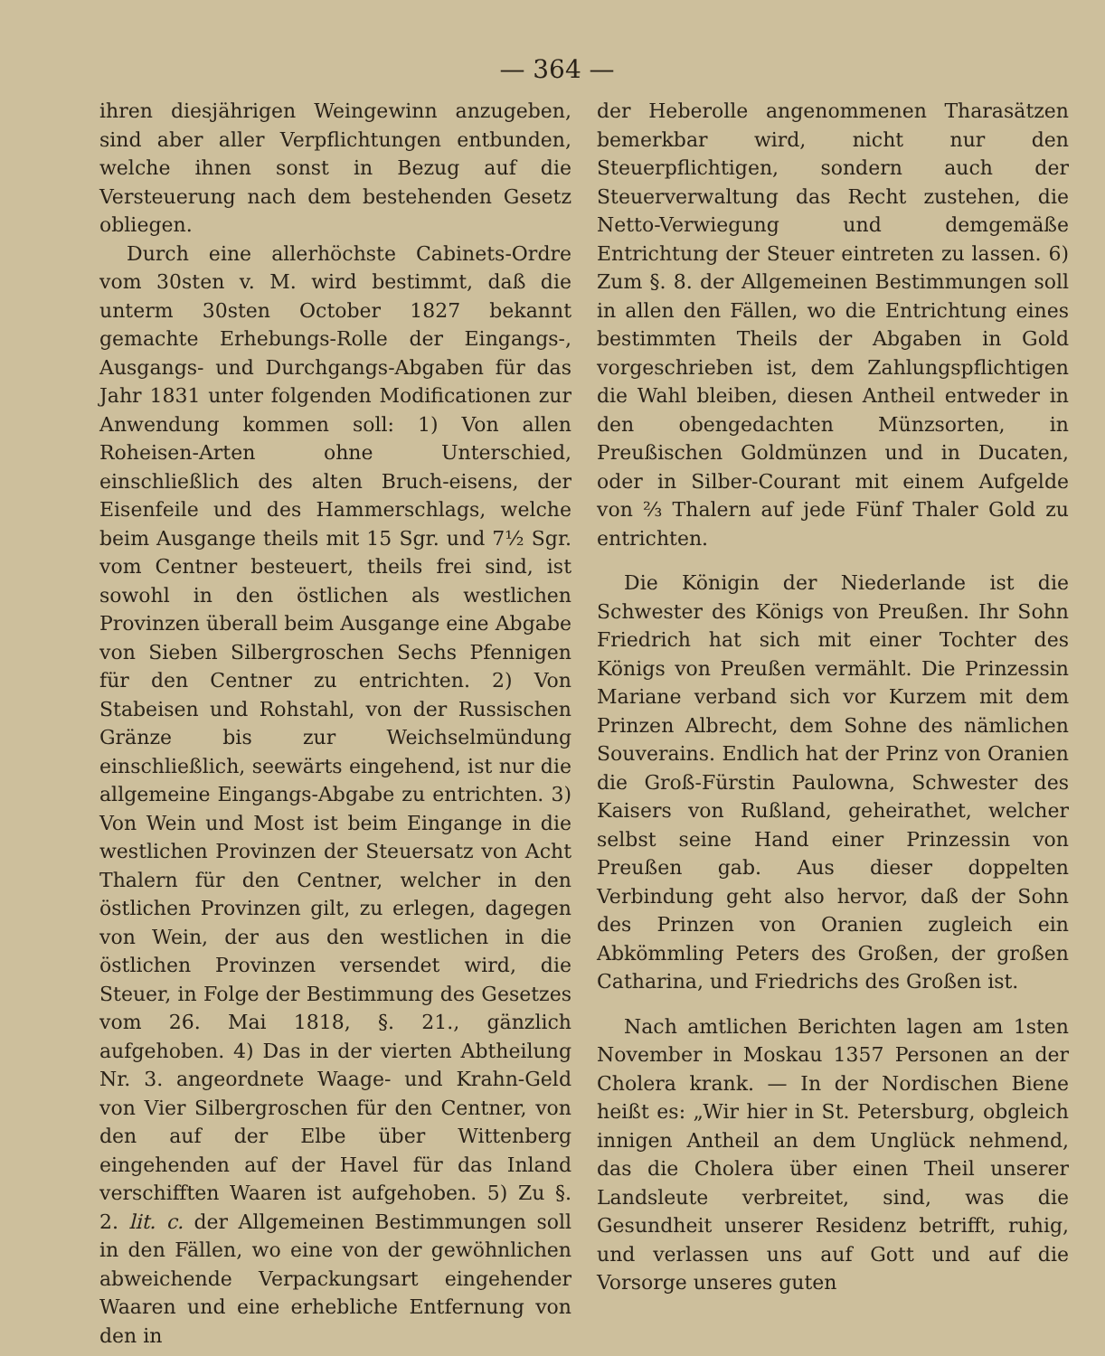— 364 —
ihren diesjährigen Weingewinn anzugeben, sind aber aller Verpflichtungen entbunden, welche ihnen sonst in Bezug auf die Versteuerung nach dem bestehenden Gesetz obliegen.
Durch eine allerhöchste Cabinets-Ordre vom 30sten v. M. wird bestimmt, daß die unterm 30sten October 1827 bekannt gemachte Erhebungs-Rolle der Eingangs-, Ausgangs- und Durchgangs-Abgaben für das Jahr 1831 unter folgenden Modificationen zur Anwendung kommen soll: 1) Von allen Roheisen-Arten ohne Unterschied, einschließlich des alten Bruch-eisens, der Eisenfeile und des Hammerschlags, welche beim Ausgange theils mit 15 Sgr. und 7½ Sgr. vom Centner besteuert, theils frei sind, ist sowohl in den östlichen als westlichen Provinzen überall beim Ausgange eine Abgabe von Sieben Silbergroschen Sechs Pfennigen für den Centner zu entrichten. 2) Von Stabeisen und Rohstahl, von der Russischen Gränze bis zur Weichselmündung einschließlich, seewärts eingehend, ist nur die allgemeine Eingangs-Abgabe zu entrichten. 3) Von Wein und Most ist beim Eingange in die westlichen Provinzen der Steuersatz von Acht Thalern für den Centner, welcher in den östlichen Provinzen gilt, zu erlegen, dagegen von Wein, der aus den westlichen in die östlichen Provinzen versendet wird, die Steuer, in Folge der Bestimmung des Gesetzes vom 26. Mai 1818, §. 21., gänzlich aufgehoben. 4) Das in der vierten Abtheilung Nr. 3. angeordnete Waage- und Krahn-Geld von Vier Silbergroschen für den Centner, von den auf der Elbe über Wittenberg eingehenden auf der Havel für das Inland verschifften Waaren ist aufgehoben. 5) Zu §. 2. lit. c. der Allgemeinen Bestimmungen soll in den Fällen, wo eine von der gewöhnlichen abweichende Verpackungsart eingehender Waaren und eine erhebliche Entfernung von den in
der Heberolle angenommenen Tharasätzen bemerkbar wird, nicht nur den Steuerpflichtigen, sondern auch der Steuerverwaltung das Recht zustehen, die Netto-Verwiegung und demgemäße Entrichtung der Steuer eintreten zu lassen. 6) Zum §. 8. der Allgemeinen Bestimmungen soll in allen den Fällen, wo die Entrichtung eines bestimmten Theils der Abgaben in Gold vorgeschrieben ist, dem Zahlungspflichtigen die Wahl bleiben, diesen Antheil entweder in den obengedachten Münzsorten, in Preußischen Goldmünzen und in Ducaten, oder in Silber-Courant mit einem Aufgelde von ⅔ Thalern auf jede Fünf Thaler Gold zu entrichten.
Die Königin der Niederlande ist die Schwester des Königs von Preußen. Ihr Sohn Friedrich hat sich mit einer Tochter des Königs von Preußen vermählt. Die Prinzessin Mariane verband sich vor Kurzem mit dem Prinzen Albrecht, dem Sohne des nämlichen Souverains. Endlich hat der Prinz von Oranien die Groß-Fürstin Paulowna, Schwester des Kaisers von Rußland, geheirathet, welcher selbst seine Hand einer Prinzessin von Preußen gab. Aus dieser doppelten Verbindung geht also hervor, daß der Sohn des Prinzen von Oranien zugleich ein Abkömmling Peters des Großen, der großen Catharina, und Friedrichs des Großen ist.
Nach amtlichen Berichten lagen am 1sten November in Moskau 1357 Personen an der Cholera krank. — In der Nordischen Biene heißt es: „Wir hier in St. Petersburg, obgleich innigen Antheil an dem Unglück nehmend, das die Cholera über einen Theil unserer Landsleute verbreitet, sind, was die Gesundheit unserer Residenz betrifft, ruhig, und verlassen uns auf Gott und auf die Vorsorge unseres guten